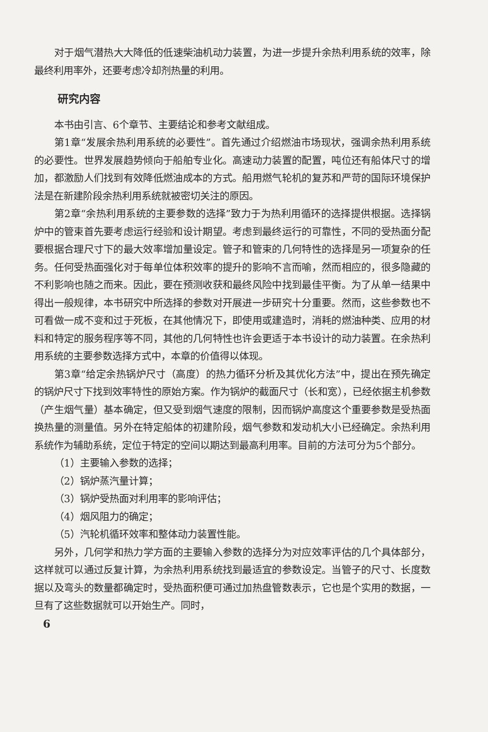对于烟气潜热大大降低的低速柴油机动力装置，为进一步提升余热利用系统的效率，除最终利用率外，还要考虑冷却剂热量的利用。
研究内容
本书由引言、6个章节、主要结论和参考文献组成。
第1章“发展余热利用系统的必要性”。首先通过介绍燃油市场现状，强调余热利用系统的必要性。世界发展趋势倾向于船舶专业化。高速动力装置的配置，吨位还有船体尺寸的增加，都激励人们找到有效降低燃油成本的方式。船用燃气轮机的复苏和严苛的国际环境保护法是在新建阶段余热利用系统就被密切关注的原因。
第2章“余热利用系统的主要参数的选择”致力于为热利用循环的选择提供根据。选择锅炉中的管束首先要考虑运行经验和设计期望。考虑到最终运行的可靠性，不同的受热面分配要根据合理尺寸下的最大效率增加量设定。管子和管束的几何特性的选择是另一项复杂的任务。任何受热面强化对于每单位体积效率的提升的影响不言而喻，然而相应的，很多隐藏的不利影响也随之而来。因此，要在预测收获和最终风险中找到最佳平衡。为了从单一结果中得出一般规律，本书研究中所选择的参数对开展进一步研究十分重要。然而，这些参数也不可看做一成不变和过于死板，在其他情况下，即使用或建造时，消耗的燃油种类、应用的材料和特定的服务程序等不同，其他的几何特性也许会更适于本书设计的动力装置。在余热利用系统的主要参数选择方式中，本章的价值得以体现。
第3章“给定余热锅炉尺寸（高度）的热力循环分析及其优化方法”中，提出在预先确定的锅炉尺寸下找到效率特性的原始方案。作为锅炉的截面尺寸（长和宽），已经依据主机参数（产生烟气量）基本确定，但又受到烟气速度的限制，因而锅炉高度这个重要参数是受热面换热量的测量值。另外在特定船体的初建阶段，烟气参数和发动机大小已经确定。余热利用系统作为辅助系统，定位于特定的空间以期达到最高利用率。目前的方法可分为5个部分。
（1）主要输入参数的选择；
（2）锅炉蒸汽量计算；
（3）锅炉受热面对利用率的影响评估；
（4）烟风阻力的确定；
（5）汽轮机循环效率和整体动力装置性能。
另外，几何学和热力学方面的主要输入参数的选择分为对应效率评估的几个具体部分，这样就可以通过反复计算，为余热利用系统找到最适宜的参数设定。当管子的尺寸、长度数据以及弯头的数量都确定时，受热面积便可通过加热盘管数表示，它也是个实用的数据，一旦有了这些数据就可以开始生产。同时，
6